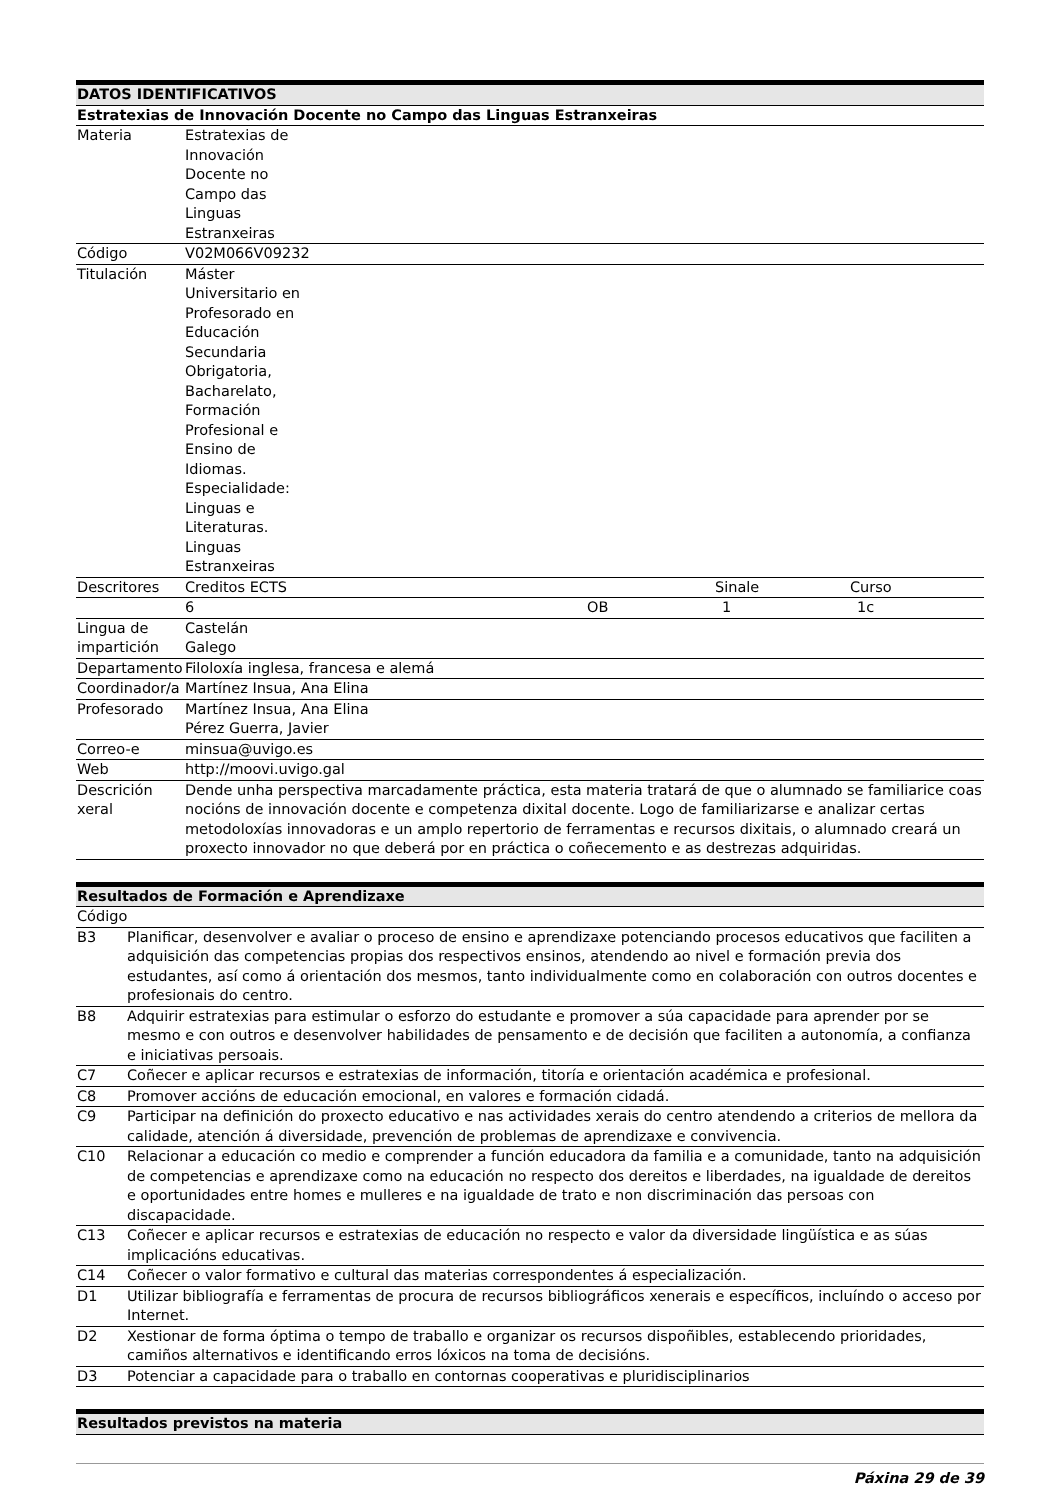| DATOS IDENTIFICATIVOS | | | | |
| --- | --- | --- | --- | --- |
| Estratexias de Innovación Docente no Campo das Linguas Estranxeiras | | | | |
| Materia | Estratexias de Innovación Docente no Campo das Linguas Estranxeiras | | | |
| Código | V02M066V09232 | | | |
| Titulación | Máster Universitario en Profesorado en Educación Secundaria Obrigatoria, Bacharelato, Formación Profesional e Ensino de Idiomas. Especialidade: Linguas e Literaturas. Linguas Estranxeiras | | | |
| Descritores | Creditos ECTS | | Sinale | Curso |
| | 6 | OB | 1 | 1c |
| Lingua de impartición | Castelán Galego | | | |
| Departamento | Filoloxía inglesa, francesa e alemá | | | |
| Coordinador/a | Martínez Insua, Ana Elina | | | |
| Profesorado | Martínez Insua, Ana Elina Pérez Guerra, Javier | | | |
| Correo-e | minsua@uvigo.es | | | |
| Web | http://moovi.uvigo.gal | | | |
| Descrición xeral | Dende unha perspectiva marcadamente práctica, esta materia tratará de que o alumnado se familiarice coas nocións de innovación docente e competenza dixital docente. Logo de familiarizarse e analizar certas metodoloxías innovadoras e un amplo repertorio de ferramentas e recursos dixitais, o alumnado creará un proxecto innovador no que deberá por en práctica o coñecemento e as destrezas adquiridas. | | | |
| Resultados de Formación e Aprendizaxe | |
| --- | --- |
| Código | |
| B3 | Planificar, desenvolver e avaliar o proceso de ensino e aprendizaxe potenciando procesos educativos que faciliten a adquisición das competencias propias dos respectivos ensinos, atendendo ao nivel e formación previa dos estudantes, así como á orientación dos mesmos, tanto individualmente como en colaboración con outros docentes e profesionais do centro. |
| B8 | Adquirir estratexias para estimular o esforzo do estudante e promover a súa capacidade para aprender por se mesmo e con outros e desenvolver habilidades de pensamento e de decisión que faciliten a autonomía, a confianza e iniciativas persoais. |
| C7 | Coñecer e aplicar recursos e estratexias de información, titoría e orientación académica e profesional. |
| C8 | Promover accións de educación emocional, en valores e formación cidadá. |
| C9 | Participar na definición do proxecto educativo e nas actividades xerais do centro atendendo a criterios de mellora da calidade, atención á diversidade, prevención de problemas de aprendizaxe e convivencia. |
| C10 | Relacionar a educación co medio e comprender a función educadora da familia e a comunidade, tanto na adquisición de competencias e aprendizaxe como na educación no respecto dos dereitos e liberdades, na igualdade de dereitos e oportunidades entre homes e mulleres e na igualdade de trato e non discriminación das persoas con discapacidade. |
| C13 | Coñecer e aplicar recursos e estratexias de educación no respecto e valor da diversidade lingüística e as súas implicacións educativas. |
| C14 | Coñecer o valor formativo e cultural das materias correspondentes á especialización. |
| D1 | Utilizar bibliografía e ferramentas de procura de recursos bibliográficos xenerais e específicos, incluíndo o acceso por Internet. |
| D2 | Xestionar de forma óptima o tempo de traballo e organizar os recursos dispoñibles, establecendo prioridades, camiños alternativos e identificando erros lóxicos na toma de decisións. |
| D3 | Potenciar a capacidade para o traballo en contornas cooperativas e pluridisciplinarios |
| Resultados previstos na materia |
| --- |
Páxina 29 de 39